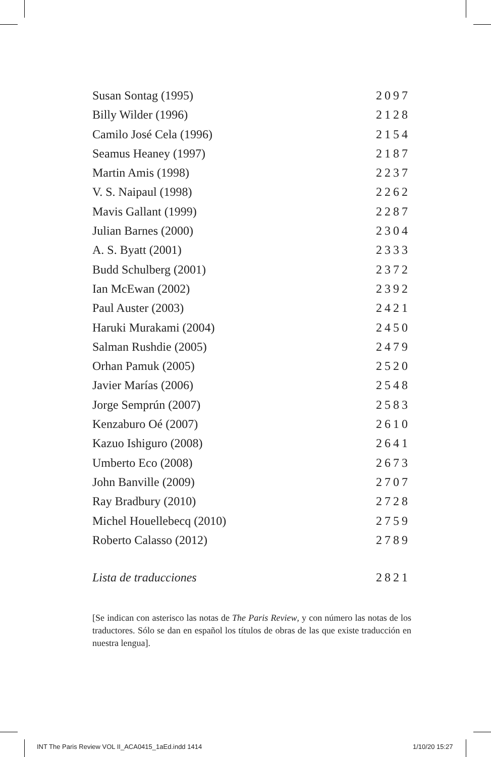Susan Sontag (1995) 2097
Billy Wilder (1996) 2128
Camilo José Cela (1996) 2154
Seamus Heaney (1997) 2187
Martin Amis (1998) 2237
V. S. Naipaul (1998) 2262
Mavis Gallant (1999) 2287
Julian Barnes (2000) 2304
A. S. Byatt (2001) 2333
Budd Schulberg (2001) 2372
Ian McEwan (2002) 2392
Paul Auster (2003) 2421
Haruki Murakami (2004) 2450
Salman Rushdie (2005) 2479
Orhan Pamuk (2005) 2520
Javier Marías (2006) 2548
Jorge Semprún (2007) 2583
Kenzaburo Oé (2007) 2610
Kazuo Ishiguro (2008) 2641
Umberto Eco (2008) 2673
John Banville (2009) 2707
Ray Bradbury (2010) 2728
Michel Houellebecq (2010) 2759
Roberto Calasso (2012) 2789
Lista de traducciones 2821
[Se indican con asterisco las notas de The Paris Review, y con número las notas de los traductores. Sólo se dan en español los títulos de obras de las que existe traducción en nuestra lengua].
INT The Paris Review VOL II_ACA0415_1aEd.indd 1414
1/10/20 15:27